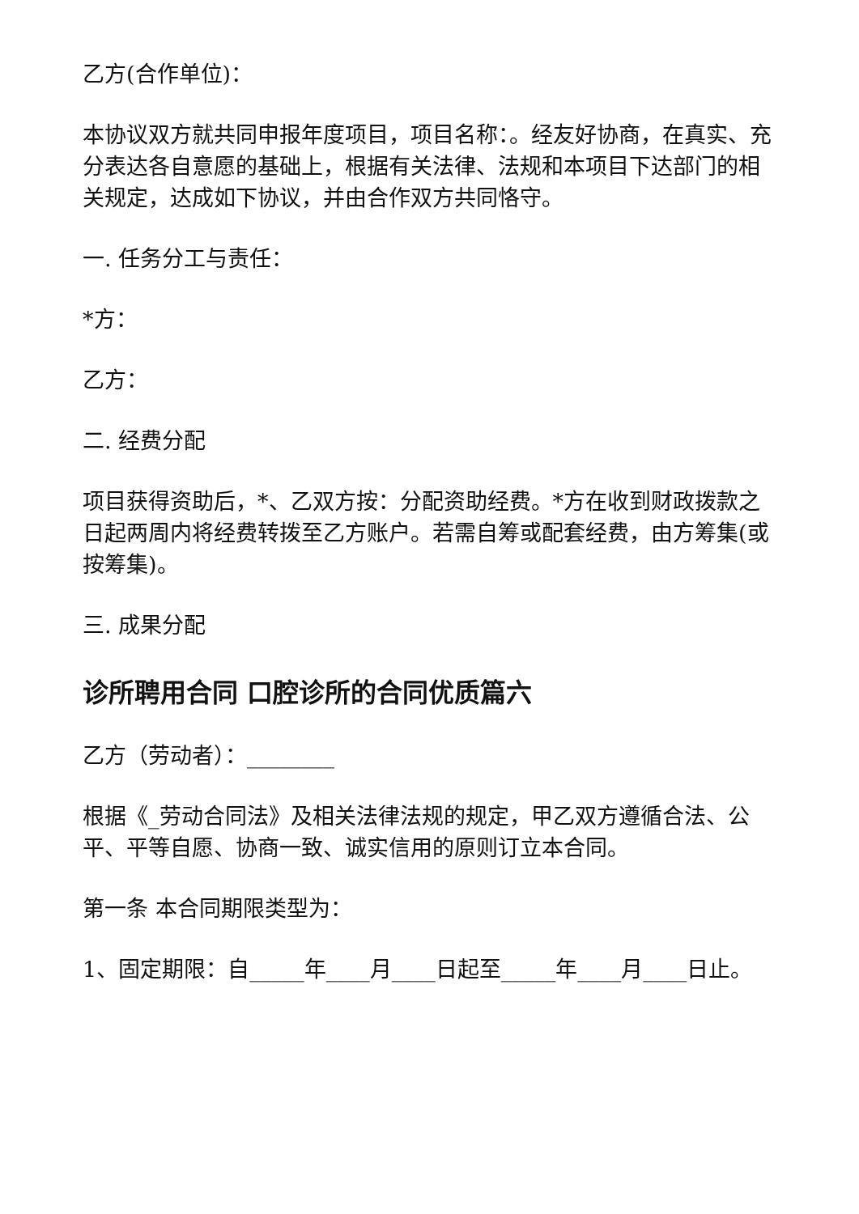乙方(合作单位)：
本协议双方就共同申报年度项目，项目名称：。经友好协商，在真实、充分表达各自意愿的基础上，根据有关法律、法规和本项目下达部门的相关规定，达成如下协议，并由合作双方共同恪守。
一. 任务分工与责任：
*方：
乙方：
二. 经费分配
项目获得资助后，*、乙双方按：分配资助经费。*方在收到财政拨款之日起两周内将经费转拨至乙方账户。若需自筹或配套经费，由方筹集(或按筹集)。
三. 成果分配
诊所聘用合同 口腔诊所的合同优质篇六
乙方（劳动者）：________
根据《_劳动合同法》及相关法律法规的规定，甲乙双方遵循合法、公平、平等自愿、协商一致、诚实信用的原则订立本合同。
第一条 本合同期限类型为：
1、固定期限：自_____年____月____日起至_____年____月____日止。